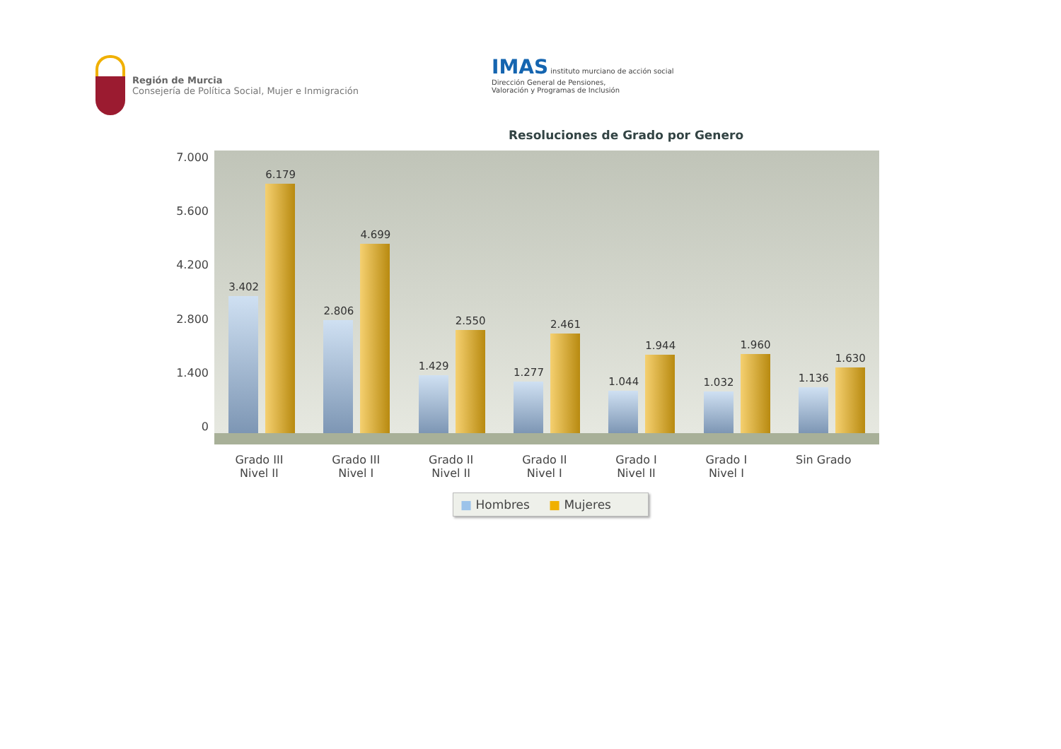Región de Murcia
Consejería de Política Social, Mujer e Inmigración
IMAS instituto murciano de acción social
Dirección General de Pensiones,
Valoración y Programas de Inclusión
Resoluciones de Grado por Genero
7.000
5.600
4.200
2.800
1.400
0
3.402
6.179
2.806
4.699
1.429
2.550
1.277
2.461
1.044
1.944
1.032
1.960
1.136
1.630
Grado III
Nivel II
Grado III
Nivel I
Grado II
Nivel II
Grado II
Nivel I
Grado I
Nivel II
Grado I
Nivel I
Sin Grado
■ Hombres ■ Mujeres